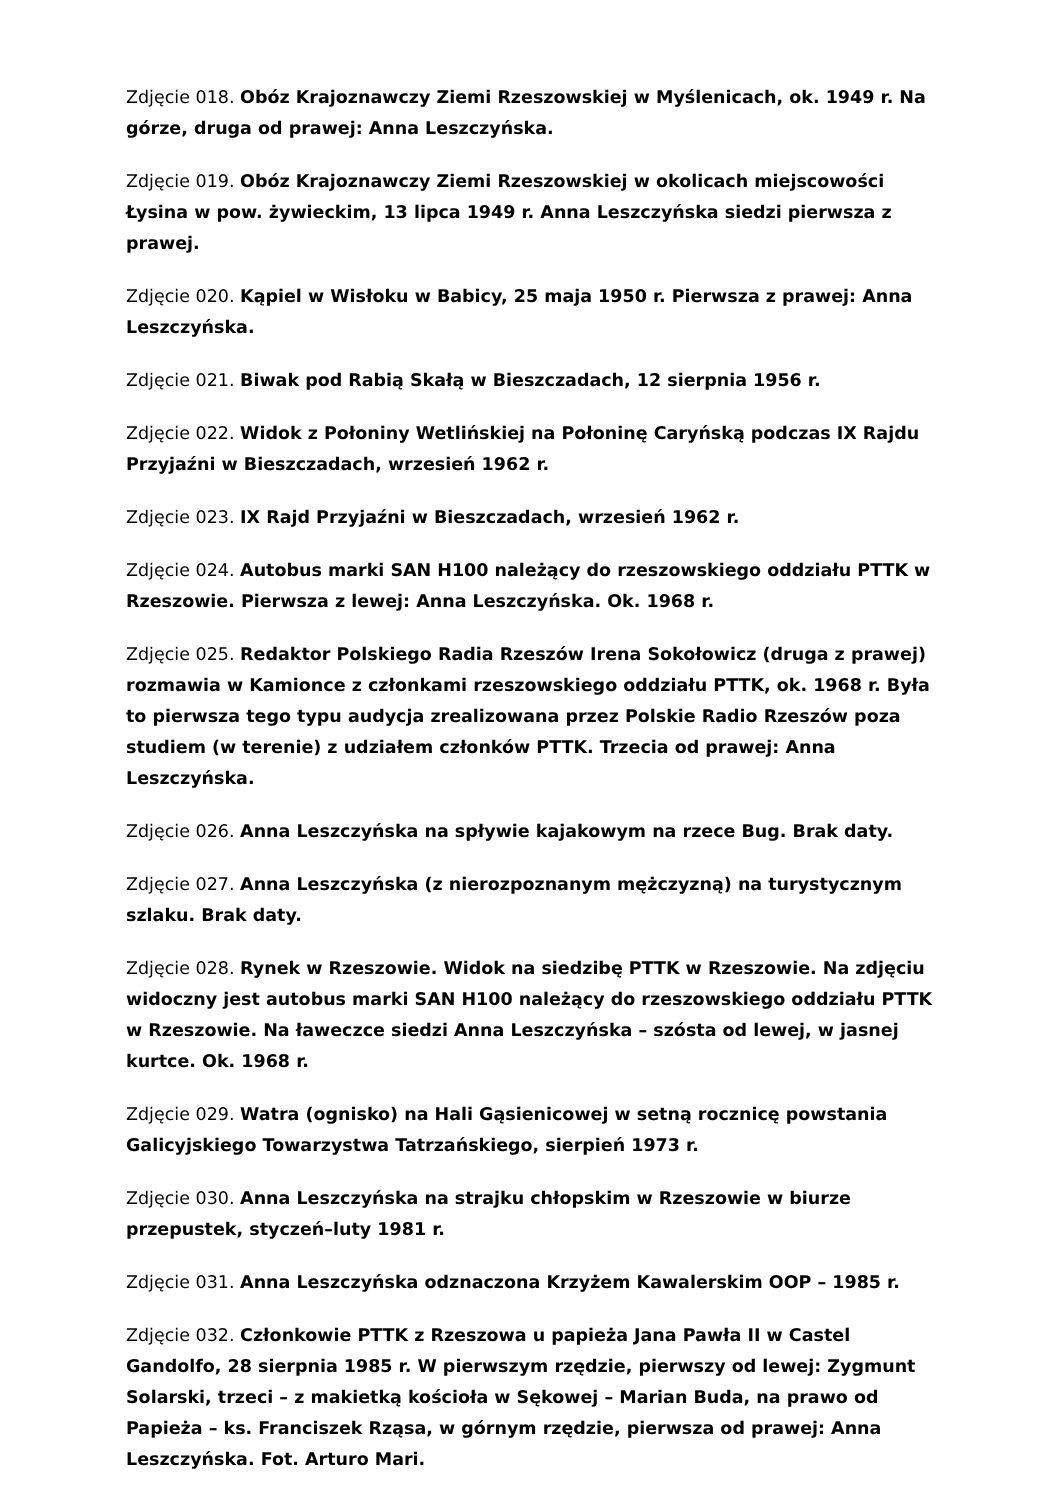Zdjęcie 018. Obóz Krajoznawczy Ziemi Rzeszowskiej w Myślenicach, ok. 1949 r. Na górze, druga od prawej: Anna Leszczyńska.
Zdjęcie 019. Obóz Krajoznawczy Ziemi Rzeszowskiej w okolicach miejscowości Łysina w pow. żywieckim, 13 lipca 1949 r. Anna Leszczyńska siedzi pierwsza z prawej.
Zdjęcie 020. Kąpiel w Wisłoku w Babicy, 25 maja 1950 r. Pierwsza z prawej: Anna Leszczyńska.
Zdjęcie 021. Biwak pod Rabią Skałą w Bieszczadach, 12 sierpnia 1956 r.
Zdjęcie 022. Widok z Połoniny Wetlińskiej na Połoninę Caryńską podczas IX Rajdu Przyjaźni w Bieszczadach, wrzesień 1962 r.
Zdjęcie 023. IX Rajd Przyjaźni w Bieszczadach, wrzesień 1962 r.
Zdjęcie 024. Autobus marki SAN H100 należący do rzeszowskiego oddziału PTTK w Rzeszowie. Pierwsza z lewej: Anna Leszczyńska. Ok. 1968 r.
Zdjęcie 025. Redaktor Polskiego Radia Rzeszów Irena Sokołowicz (druga z prawej) rozmawia w Kamionce z członkami rzeszowskiego oddziału PTTK, ok. 1968 r. Była to pierwsza tego typu audycja zrealizowana przez Polskie Radio Rzeszów poza studiem (w terenie) z udziałem członków PTTK. Trzecia od prawej: Anna Leszczyńska.
Zdjęcie 026. Anna Leszczyńska na spływie kajakowym na rzece Bug. Brak daty.
Zdjęcie 027. Anna Leszczyńska (z nierozpoznanym mężczyzną) na turystycznym szlaku. Brak daty.
Zdjęcie 028. Rynek w Rzeszowie. Widok na siedzibę PTTK w Rzeszowie. Na zdjęciu widoczny jest autobus marki SAN H100 należący do rzeszowskiego oddziału PTTK w Rzeszowie. Na ławeczce siedzi Anna Leszczyńska – szósta od lewej, w jasnej kurtce. Ok. 1968 r.
Zdjęcie 029. Watra (ognisko) na Hali Gąsienicowej w setną rocznicę powstania Galicyjskiego Towarzystwa Tatrzańskiego, sierpień 1973 r.
Zdjęcie 030. Anna Leszczyńska na strajku chłopskim w Rzeszowie w biurze przepustek, styczeń–luty 1981 r.
Zdjęcie 031. Anna Leszczyńska odznaczona Krzyżem Kawalerskim OOP – 1985 r.
Zdjęcie 032. Członkowie PTTK z Rzeszowa u papieża Jana Pawła II w Castel Gandolfo, 28 sierpnia 1985 r. W pierwszym rzędzie, pierwszy od lewej: Zygmunt Solarski, trzeci – z makietką kościoła w Sękowej – Marian Buda, na prawo od Papieża – ks. Franciszek Rząsa, w górnym rzędzie, pierwsza od prawej: Anna Leszczyńska. Fot. Arturo Mari.